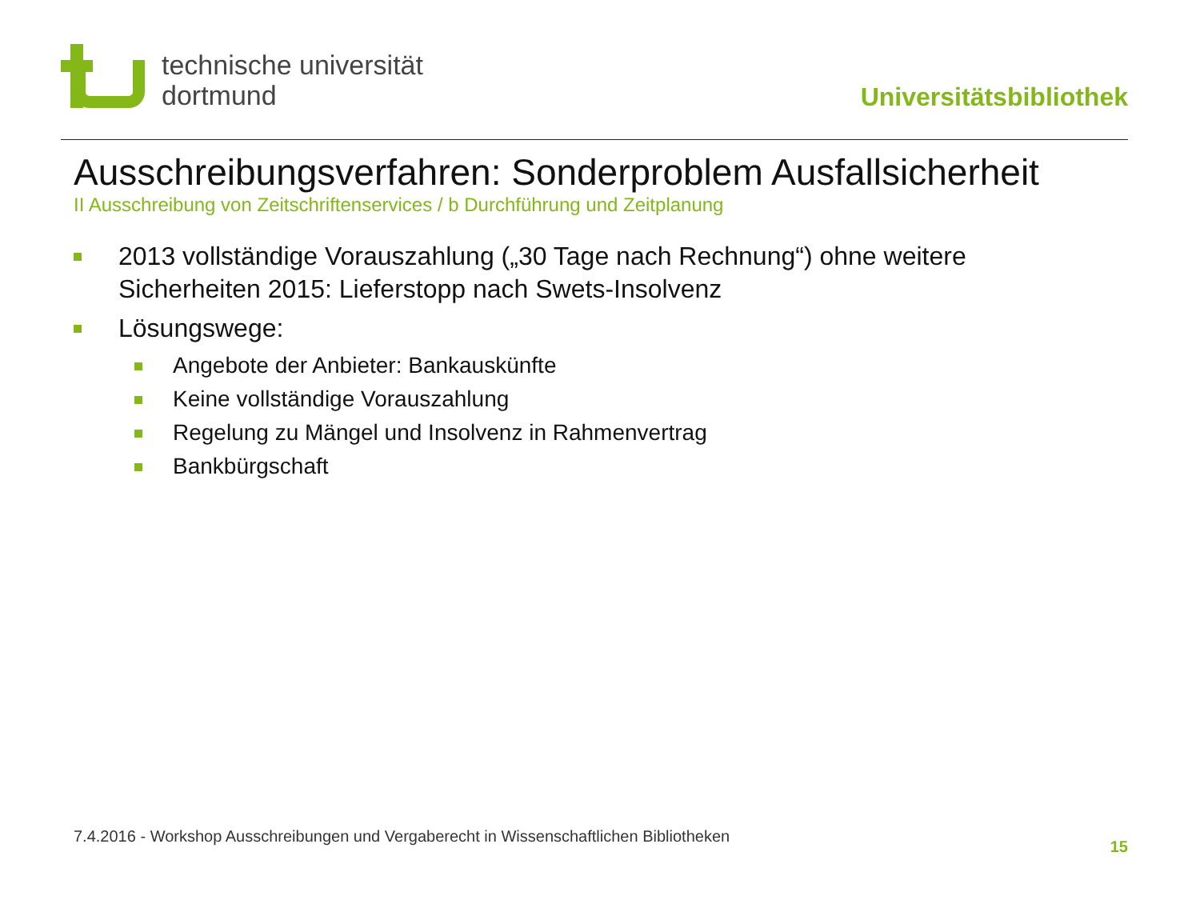technische universität
dortmund
Universitätsbibliothek
Ausschreibungsverfahren: Sonderproblem Ausfallsicherheit
II Ausschreibung von Zeitschriftenservices / b Durchführung und Zeitplanung
2013 vollständige Vorauszahlung („30 Tage nach Rechnung“) ohne weitere Sicherheiten 2015: Lieferstopp nach Swets-Insolvenz
Lösungswege:
Angebote der Anbieter: Bankauskünfte
Keine vollständige Vorauszahlung
Regelung zu Mängel und Insolvenz in Rahmenvertrag
Bankbürgschaft
7.4.2016 - Workshop Ausschreibungen und Vergaberecht in Wissenschaftlichen Bibliotheken
15